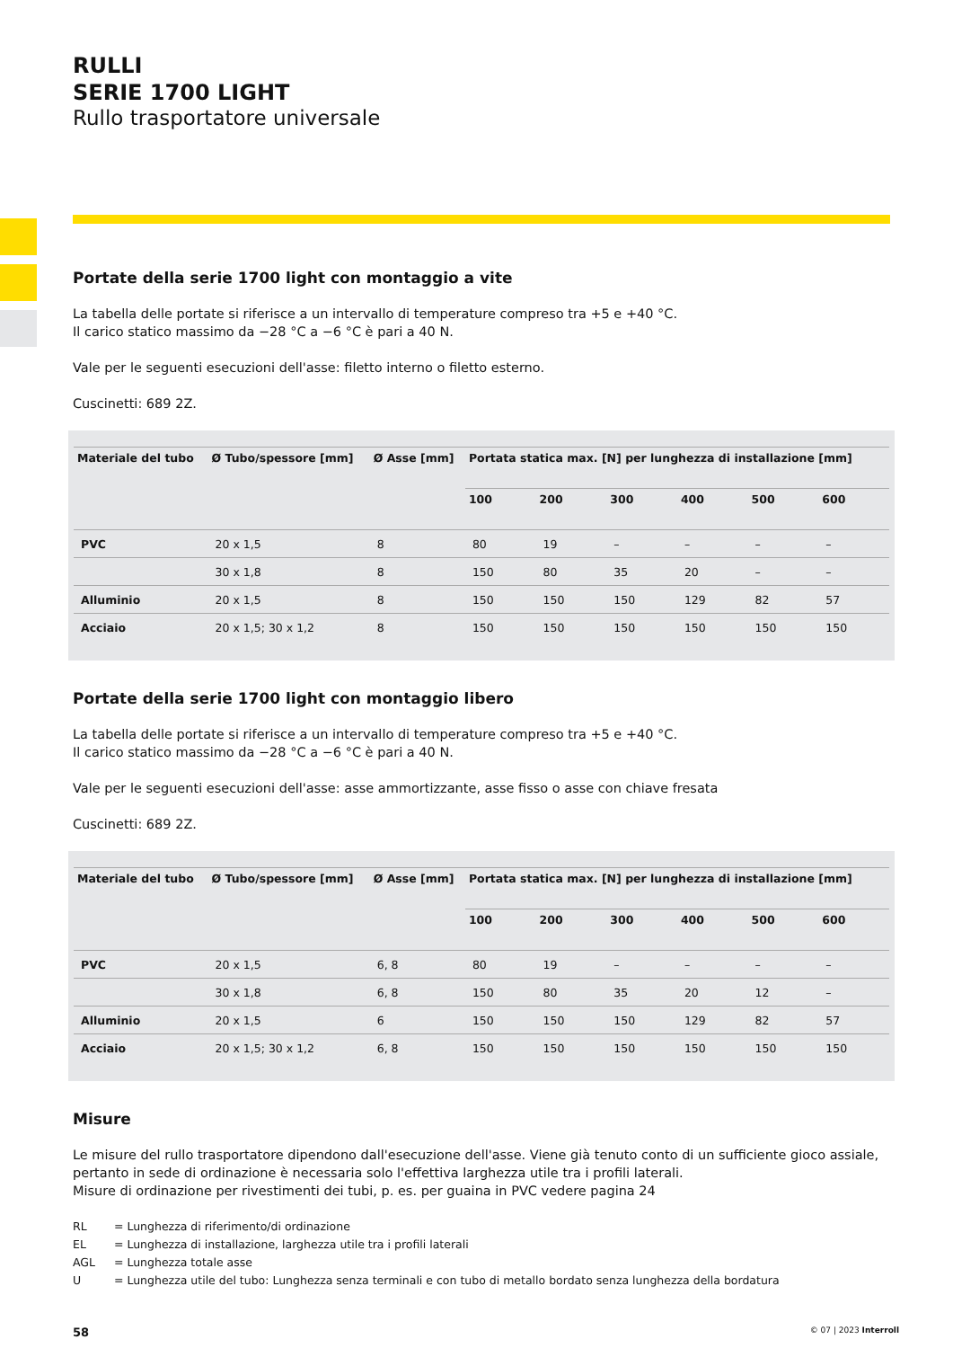RULLI
SERIE 1700 LIGHT
Rullo trasportatore universale
Portate della serie 1700 light con montaggio a vite
La tabella delle portate si riferisce a un intervallo di temperature compreso tra +5 e +40 °C.
Il carico statico massimo da −28 °C a −6 °C è pari a 40 N.
Vale per le seguenti esecuzioni dell'asse: filetto interno o filetto esterno.
Cuscinetti: 689 2Z.
| Materiale del tubo | Ø Tubo/spessore [mm] | Ø Asse [mm] | Portata statica max. [N] per lunghezza di installazione [mm] | | | | | |
| --- | --- | --- | --- | --- | --- | --- | --- | --- |
| | | | 100 | 200 | 300 | 400 | 500 | 600 |
| PVC | 20 x 1,5 | 8 | 80 | 19 | – | – | – | – |
| | 30 x 1,8 | 8 | 150 | 80 | 35 | 20 | – | – |
| Alluminio | 20 x 1,5 | 8 | 150 | 150 | 150 | 129 | 82 | 57 |
| Acciaio | 20 x 1,5; 30 x 1,2 | 8 | 150 | 150 | 150 | 150 | 150 | 150 |
Portate della serie 1700 light con montaggio libero
La tabella delle portate si riferisce a un intervallo di temperature compreso tra +5 e +40 °C.
Il carico statico massimo da −28 °C a −6 °C è pari a 40 N.
Vale per le seguenti esecuzioni dell'asse: asse ammortizzante, asse fisso o asse con chiave fresata
Cuscinetti: 689 2Z.
| Materiale del tubo | Ø Tubo/spessore [mm] | Ø Asse [mm] | Portata statica max. [N] per lunghezza di installazione [mm] | | | | | |
| --- | --- | --- | --- | --- | --- | --- | --- | --- |
| | | | 100 | 200 | 300 | 400 | 500 | 600 |
| PVC | 20 x 1,5 | 6, 8 | 80 | 19 | – | – | – | – |
| | 30 x 1,8 | 6, 8 | 150 | 80 | 35 | 20 | 12 | – |
| Alluminio | 20 x 1,5 | 6 | 150 | 150 | 150 | 129 | 82 | 57 |
| Acciaio | 20 x 1,5; 30 x 1,2 | 6, 8 | 150 | 150 | 150 | 150 | 150 | 150 |
Misure
Le misure del rullo trasportatore dipendono dall'esecuzione dell'asse. Viene già tenuto conto di un sufficiente gioco assiale, pertanto in sede di ordinazione è necessaria solo l'effettiva larghezza utile tra i profili laterali.
Misure di ordinazione per rivestimenti dei tubi, p. es. per guaina in PVC vedere pagina 24
RL = Lunghezza di riferimento/di ordinazione
EL = Lunghezza di installazione, larghezza utile tra i profili laterali
AGL = Lunghezza totale asse
U = Lunghezza utile del tubo: Lunghezza senza terminali e con tubo di metallo bordato senza lunghezza della bordatura
58 © 07 | 2023 Interroll